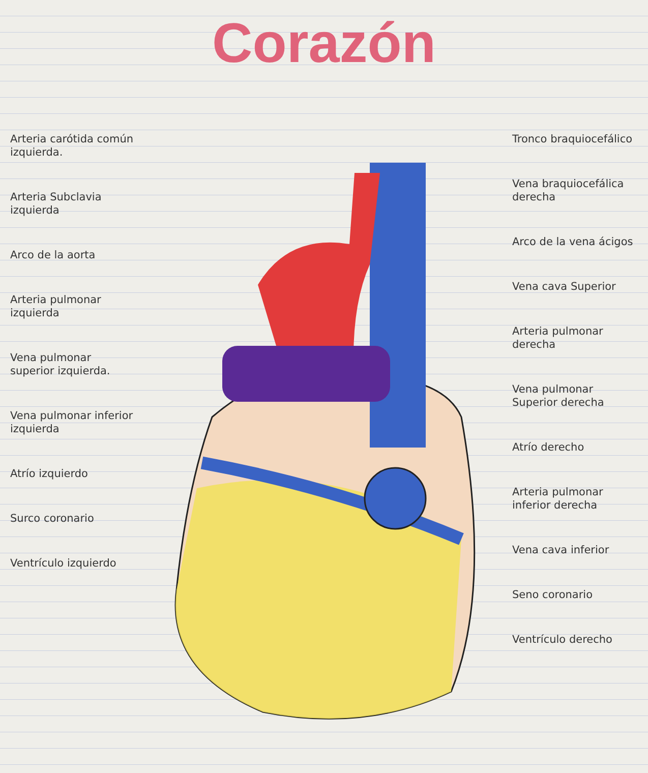Corazón
Arteria carótida común izquierda.
Arteria Subclavia izquierda
Arco de la aorta
Arteria pulmonar izquierda
Vena pulmonar superior izquierda.
Vena pulmonar inferior izquierda
Atrío izquierdo
Surco coronario
Ventrículo izquierdo
Tronco braquiocefálico
Vena braquiocefálica derecha
Arco de la vena ácigos
Vena cava Superior
Arteria pulmonar derecha
Vena pulmonar Superior derecha
Atrío derecho
Arteria pulmonar inferior derecha
Vena cava inferior
Seno coronario
Ventrículo derecho